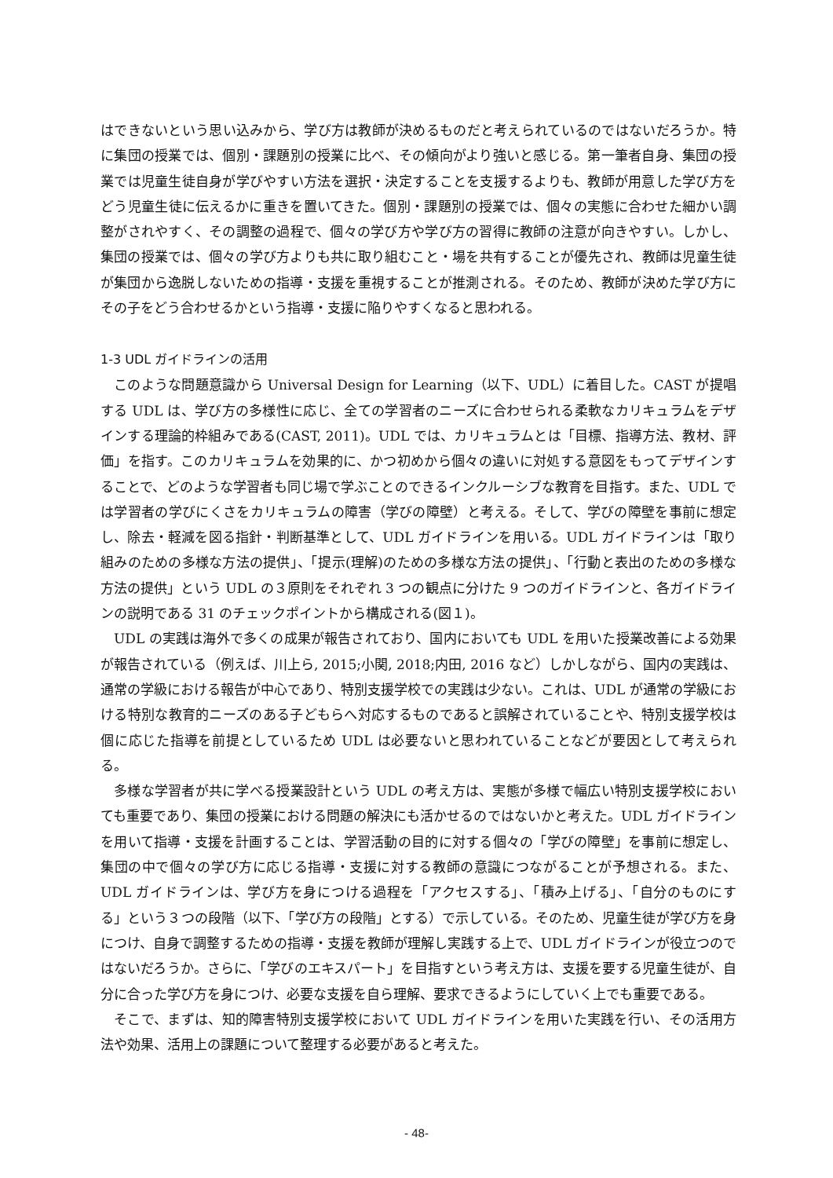はできないという思い込みから、学び方は教師が決めるものだと考えられているのではないだろうか。特に集団の授業では、個別・課題別の授業に比べ、その傾向がより強いと感じる。第一筆者自身、集団の授業では児童生徒自身が学びやすい方法を選択・決定することを支援するよりも、教師が用意した学び方をどう児童生徒に伝えるかに重きを置いてきた。個別・課題別の授業では、個々の実態に合わせた細かい調整がされやすく、その調整の過程で、個々の学び方や学び方の習得に教師の注意が向きやすい。しかし、集団の授業では、個々の学び方よりも共に取り組むこと・場を共有することが優先され、教師は児童生徒が集団から逸脱しないための指導・支援を重視することが推測される。そのため、教師が決めた学び方にその子をどう合わせるかという指導・支援に陥りやすくなると思われる。
1-3 UDL ガイドラインの活用
このような問題意識から Universal Design for Learning（以下、UDL）に着目した。CAST が提唱する UDL は、学び方の多様性に応じ、全ての学習者のニーズに合わせられる柔軟なカリキュラムをデザインする理論的枠組みである(CAST, 2011)。UDL では、カリキュラムとは「目標、指導方法、教材、評価」を指す。このカリキュラムを効果的に、かつ初めから個々の違いに対処する意図をもってデザインすることで、どのような学習者も同じ場で学ぶことのできるインクルーシブな教育を目指す。また、UDL では学習者の学びにくさをカリキュラムの障害（学びの障壁）と考える。そして、学びの障壁を事前に想定し、除去・軽減を図る指針・判断基準として、UDL ガイドラインを用いる。UDL ガイドラインは「取り組みのための多様な方法の提供」、「提示(理解)のための多様な方法の提供」、「行動と表出のための多様な方法の提供」という UDL の３原則をそれぞれ 3 つの観点に分けた 9 つのガイドラインと、各ガイドラインの説明である 31 のチェックポイントから構成される(図１)。
UDL の実践は海外で多くの成果が報告されており、国内においても UDL を用いた授業改善による効果が報告されている（例えば、川上ら, 2015;小関, 2018;内田, 2016 など）しかしながら、国内の実践は、通常の学級における報告が中心であり、特別支援学校での実践は少ない。これは、UDL が通常の学級における特別な教育的ニーズのある子どもらへ対応するものであると誤解されていることや、特別支援学校は個に応じた指導を前提としているため UDL は必要ないと思われていることなどが要因として考えられる。
多様な学習者が共に学べる授業設計という UDL の考え方は、実態が多様で幅広い特別支援学校においても重要であり、集団の授業における問題の解決にも活かせるのではないかと考えた。UDL ガイドラインを用いて指導・支援を計画することは、学習活動の目的に対する個々の「学びの障壁」を事前に想定し、集団の中で個々の学び方に応じる指導・支援に対する教師の意識につながることが予想される。また、UDL ガイドラインは、学び方を身につける過程を「アクセスする」、「積み上げる」、「自分のものにする」という３つの段階（以下、「学び方の段階」とする）で示している。そのため、児童生徒が学び方を身につけ、自身で調整するための指導・支援を教師が理解し実践する上で、UDL ガイドラインが役立つのではないだろうか。さらに、「学びのエキスパート」を目指すという考え方は、支援を要する児童生徒が、自分に合った学び方を身につけ、必要な支援を自ら理解、要求できるようにしていく上でも重要である。
そこで、まずは、知的障害特別支援学校において UDL ガイドラインを用いた実践を行い、その活用方法や効果、活用上の課題について整理する必要があると考えた。
- 48-